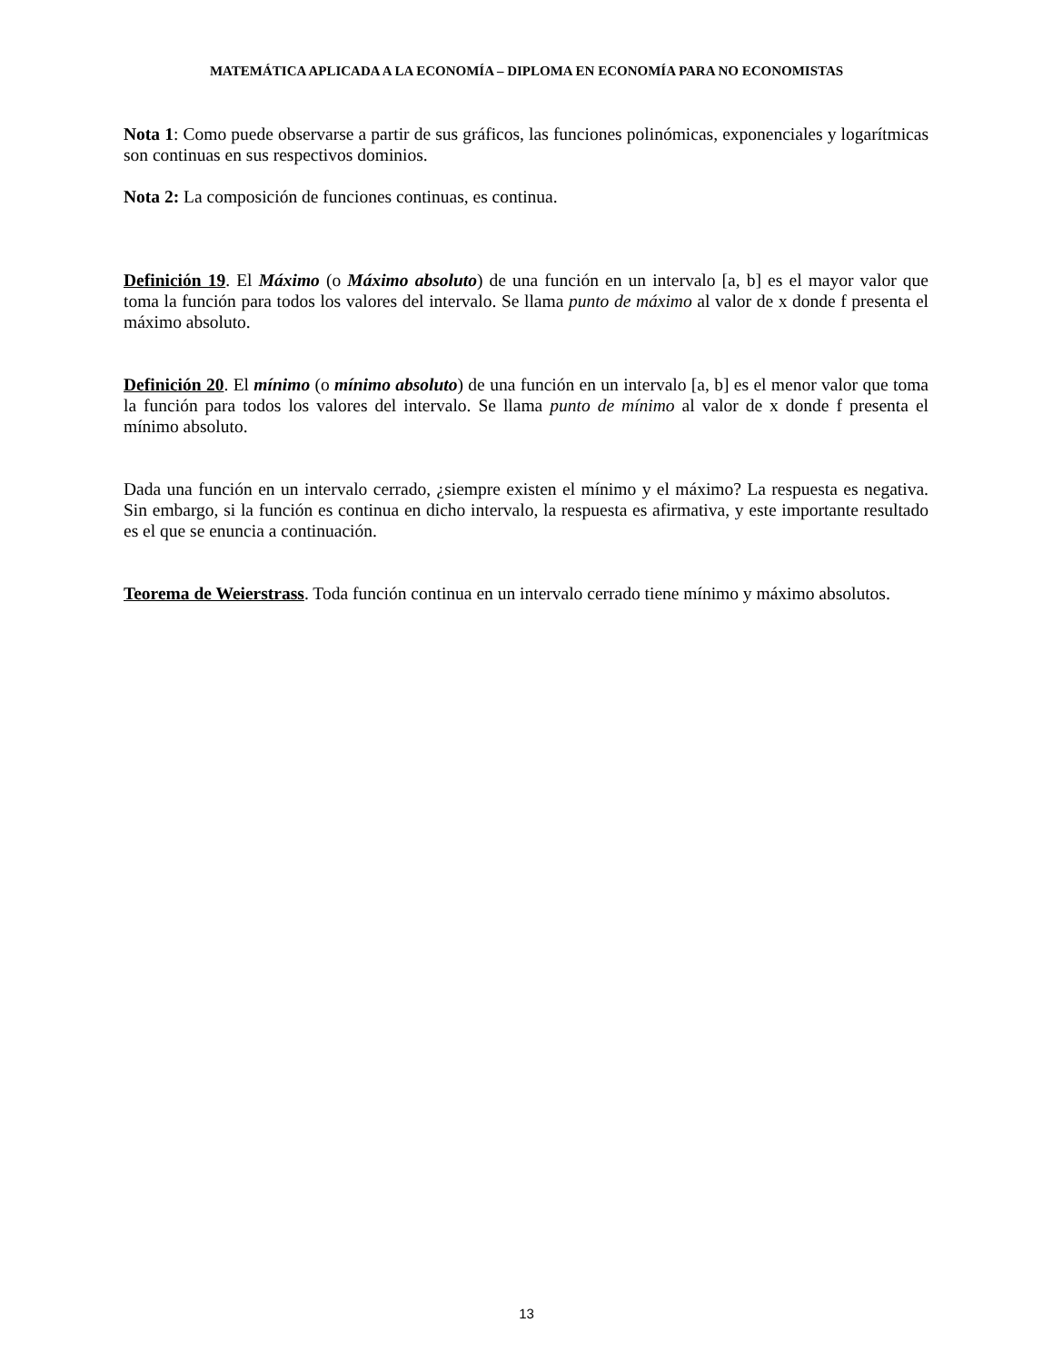MATEMÁTICA APLICADA A LA ECONOMÍA – DIPLOMA EN ECONOMÍA PARA NO ECONOMISTAS
Nota 1: Como puede observarse a partir de sus gráficos, las funciones polinómicas, exponenciales y logarítmicas son continuas en sus respectivos dominios.
Nota 2: La composición de funciones continuas, es continua.
Definición 19. El Máximo (o Máximo absoluto) de una función en un intervalo [a, b] es el mayor valor que toma la función para todos los valores del intervalo. Se llama punto de máximo al valor de x donde f presenta el máximo absoluto.
Definición 20. El mínimo (o mínimo absoluto) de una función en un intervalo [a, b] es el menor valor que toma la función para todos los valores del intervalo. Se llama punto de mínimo al valor de x donde f presenta el mínimo absoluto.
Dada una función en un intervalo cerrado, ¿siempre existen el mínimo y el máximo? La respuesta es negativa. Sin embargo, si la función es continua en dicho intervalo, la respuesta es afirmativa, y este importante resultado es el que se enuncia a continuación.
Teorema de Weierstrass. Toda función continua en un intervalo cerrado tiene mínimo y máximo absolutos.
13